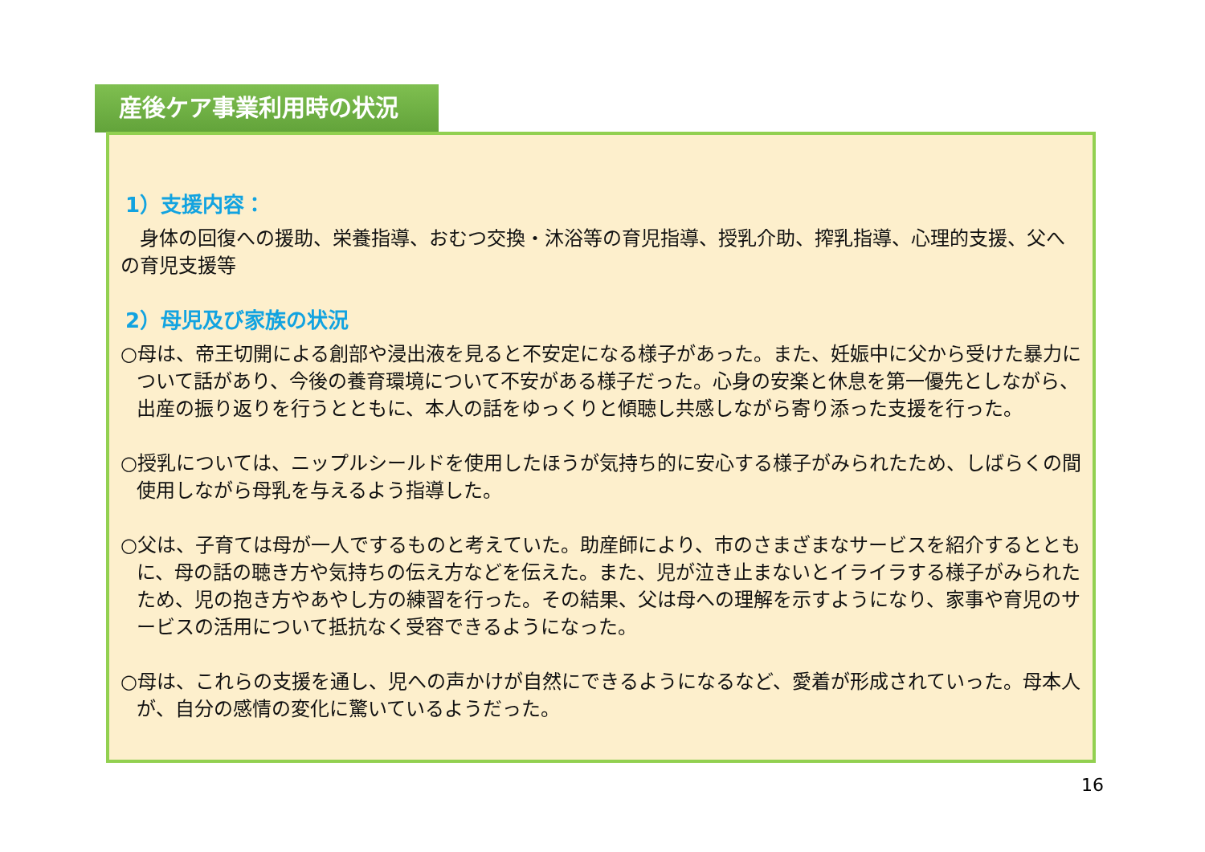産後ケア事業利用時の状況
1）支援内容：
　身体の回復への援助、栄養指導、おむつ交換・沐浴等の育児指導、授乳介助、搾乳指導、心理的支援、父への育児支援等
2）母児及び家族の状況
○母は、帝王切開による創部や浸出液を見ると不安定になる様子があった。また、妊娠中に父から受けた暴力について話があり、今後の養育環境について不安がある様子だった。心身の安楽と休息を第一優先としながら、出産の振り返りを行うとともに、本人の話をゆっくりと傾聴し共感しながら寄り添った支援を行った。
○授乳については、ニップルシールドを使用したほうが気持ち的に安心する様子がみられたため、しばらくの間使用しながら母乳を与えるよう指導した。
○父は、子育ては母が一人でするものと考えていた。助産師により、市のさまざまなサービスを紹介するとともに、母の話の聴き方や気持ちの伝え方などを伝えた。また、児が泣き止まないとイライラする様子がみられたため、児の抱き方やあやし方の練習を行った。その結果、父は母への理解を示すようになり、家事や育児のサービスの活用について抵抗なく受容できるようになった。
○母は、これらの支援を通し、児への声かけが自然にできるようになるなど、愛着が形成されていった。母本人が、自分の感情の変化に驚いているようだった。
16